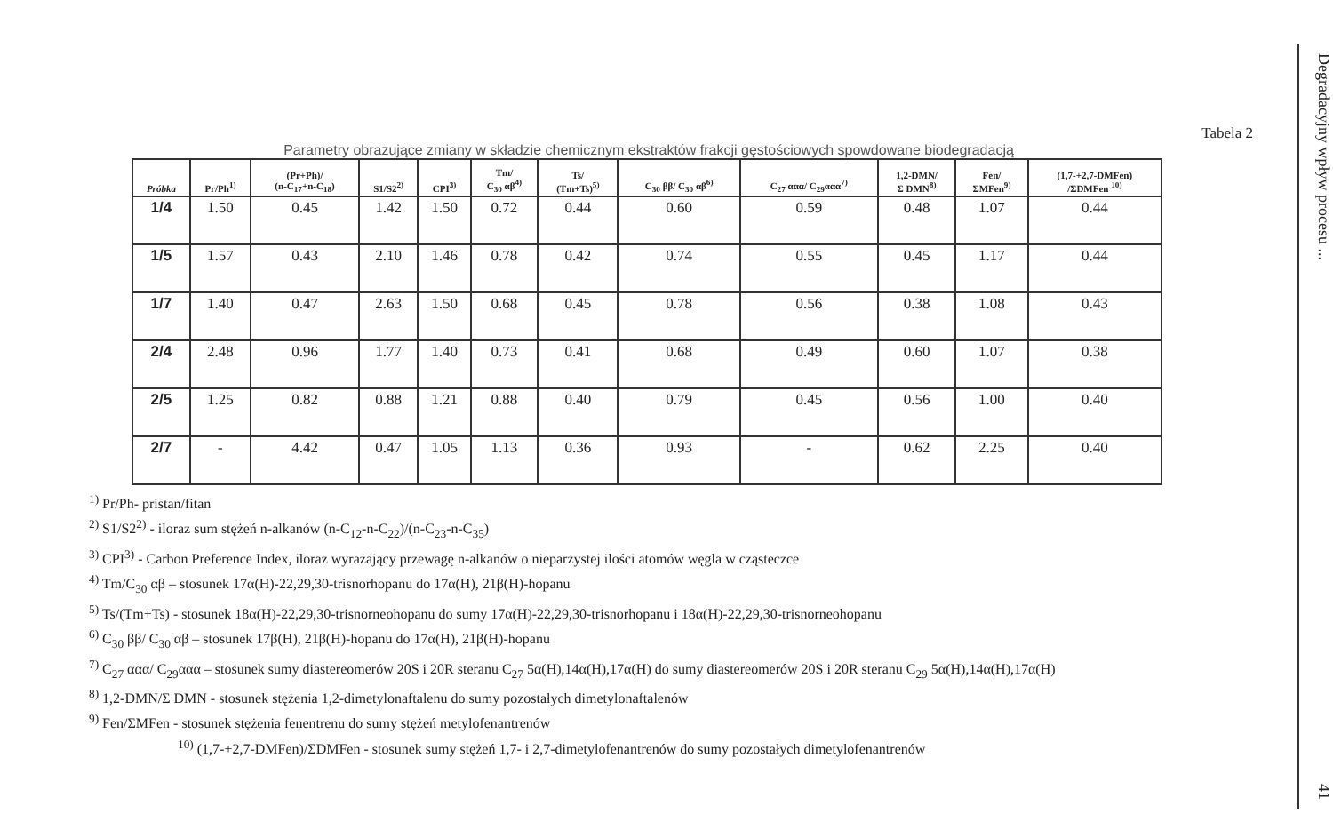Tabela 2
Parametry obrazujące zmiany w składzie chemicznym ekstraktów frakcji gęstościowych spowdowane biodegradacją
| Próbka | Pr/Ph<sup>1)</sup> | (Pr+Ph)/ (n-C<sub>17</sub>+n-C<sub>18</sub>) | S1/S2<sup>2)</sup> | CPI<sup>3)</sup> | Tm/ C<sub>30</sub> αβ<sup>4)</sup> | Ts/ (Tm+Ts)<sup>5)</sup> | C<sub>30</sub> ββ/ C<sub>30</sub> αβ<sup>6)</sup> | C<sub>27</sub> ααα/ C<sub>29</sub>ααα<sup>7)</sup> | 1,2-DMN/ Σ DMN<sup>8)</sup> | Fen/ ΣMFen<sup>9)</sup> | (1,7-+2,7-DMFen) /ΣDMFen <sup>10)</sup> |
| --- | --- | --- | --- | --- | --- | --- | --- | --- | --- | --- | --- |
| 1/4 | 1.50 | 0.45 | 1.42 | 1.50 | 0.72 | 0.44 | 0.60 | 0.59 | 0.48 | 1.07 | 0.44 |
| 1/5 | 1.57 | 0.43 | 2.10 | 1.46 | 0.78 | 0.42 | 0.74 | 0.55 | 0.45 | 1.17 | 0.44 |
| 1/7 | 1.40 | 0.47 | 2.63 | 1.50 | 0.68 | 0.45 | 0.78 | 0.56 | 0.38 | 1.08 | 0.43 |
| 2/4 | 2.48 | 0.96 | 1.77 | 1.40 | 0.73 | 0.41 | 0.68 | 0.49 | 0.60 | 1.07 | 0.38 |
| 2/5 | 1.25 | 0.82 | 0.88 | 1.21 | 0.88 | 0.40 | 0.79 | 0.45 | 0.56 | 1.00 | 0.40 |
| 2/7 | - | 4.42 | 0.47 | 1.05 | 1.13 | 0.36 | 0.93 | - | 0.62 | 2.25 | 0.40 |
<sup>1)</sup> Pr/Ph- pristan/fitan
<sup>2)</sup> S1/S2<sup>2)</sup> - iloraz sum stężeń n-alkanów (n-C<sub>12</sub>-n-C<sub>22</sub>)/(n-C<sub>23</sub>-n-C<sub>35</sub>)
<sup>3)</sup> CPI<sup>3)</sup> - Carbon Preference Index, iloraz wyrażający przewagę n-alkanów o nieparzystej ilości atomów węgla w cząsteczce
<sup>4)</sup> Tm/C<sub>30</sub> αβ – stosunek 17α(H)-22,29,30-trisnorhopanu do 17α(H), 21β(H)-hopanu
<sup>5)</sup> Ts/(Tm+Ts) - stosunek 18α(H)-22,29,30-trisnorneohopanu do sumy 17α(H)-22,29,30-trisnorhopanu i 18α(H)-22,29,30-trisnorneohopanu
<sup>6)</sup> C<sub>30</sub> ββ/ C<sub>30</sub> αβ – stosunek 17β(H), 21β(H)-hopanu do 17α(H), 21β(H)-hopanu
<sup>7)</sup> C<sub>27</sub> ααα/ C<sub>29</sub>ααα – stosunek sumy diastereomerów 20S i 20R steranu C<sub>27</sub> 5α(H),14α(H),17α(H) do sumy diastereomerów 20S i 20R steranu C<sub>29</sub> 5α(H),14α(H),17α(H)
<sup>8)</sup> 1,2-DMN/Σ DMN - stosunek stężenia 1,2-dimetylonaftalenu do sumy pozostałych dimetylonaftalenów
<sup>9)</sup> Fen/ΣMFen - stosunek stężenia fenentrenu do sumy stężeń metylofenantrenów
<sup>10)</sup> (1,7-+2,7-DMFen)/ΣDMFen - stosunek sumy stężeń 1,7- i 2,7-dimetylofenantrenów do sumy pozostałych dimetylofenantrenów
Degradacyjny wpływ procesu ... 41